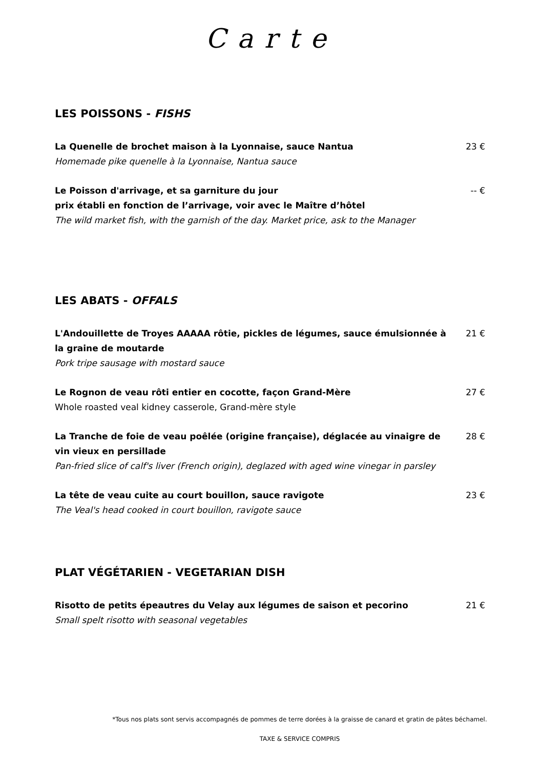Carte
LES POISSONS - FISHS
La Quenelle de brochet maison à la Lyonnaise, sauce Nantua
Homemade pike quenelle à la Lyonnaise, Nantua sauce
23 €
Le Poisson d'arrivage, et sa garniture du jour
prix établi en fonction de l’arrivage, voir avec le Maître d’hôtel
The wild market fish, with the garnish of the day. Market price, ask to the Manager
-- €
LES ABATS - OFFALS
L'Andouillette de Troyes AAAAA rôtie, pickles de légumes, sauce émulsionnée à la graine de moutarde
Pork tripe sausage with mostard sauce
21 €
Le Rognon de veau rôti entier en cocotte, façon Grand-Mère
Whole roasted veal kidney casserole, Grand-mère style
27 €
La Tranche de foie de veau poêlée (origine française), déglacée au vinaigre de vin vieux en persillade
Pan-fried slice of calf's liver (French origin), deglazed with aged wine vinegar in parsley
28 €
La tête de veau cuite au court bouillon, sauce ravigote
The Veal's head cooked in court bouillon, ravigote sauce
23 €
PLAT VÉGÉTARIEN - VEGETARIAN DISH
Risotto de petits épeautres du Velay aux légumes de saison et pecorino
Small spelt risotto with seasonal vegetables
21 €
*Tous nos plats sont servis accompagnés de pommes de terre dorées à la graisse de canard et gratin de pâtes béchamel.
TAXE & SERVICE COMPRIS